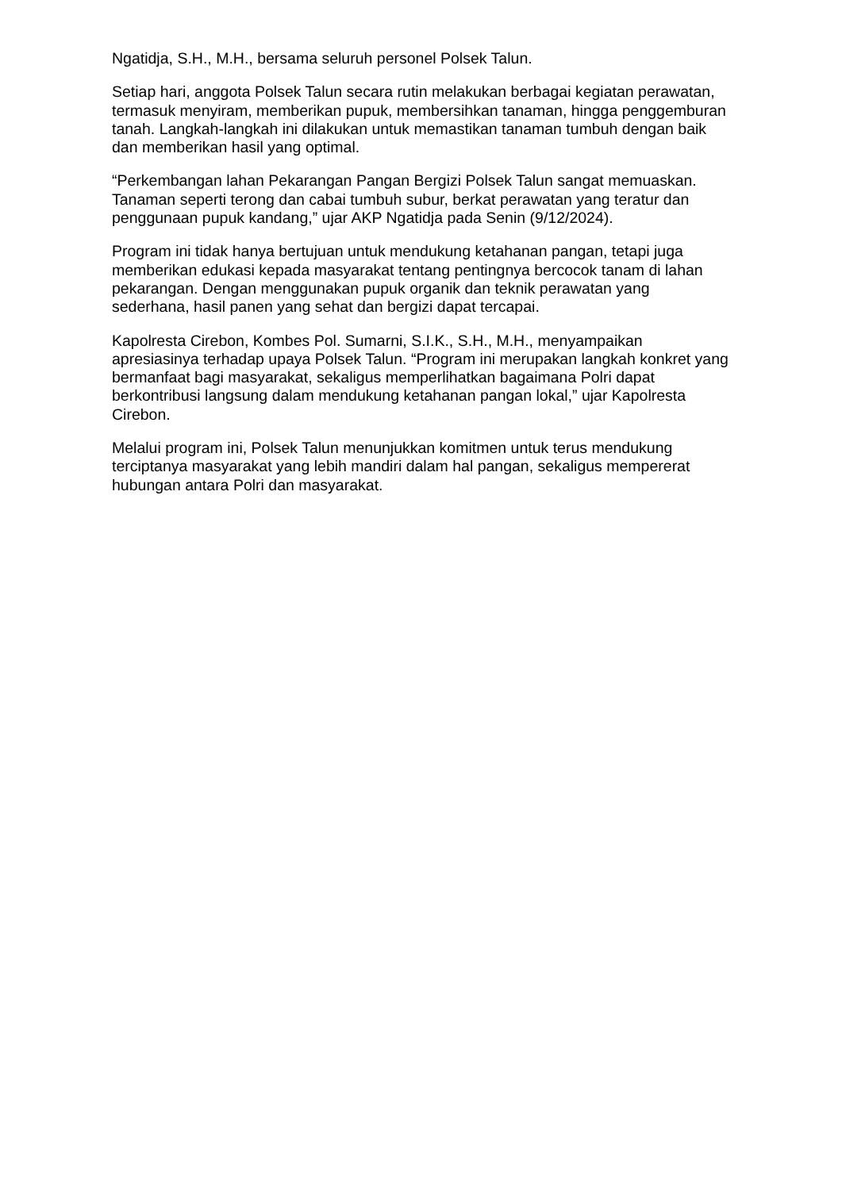Ngatidja, S.H., M.H., bersama seluruh personel Polsek Talun.
Setiap hari, anggota Polsek Talun secara rutin melakukan berbagai kegiatan perawatan, termasuk menyiram, memberikan pupuk, membersihkan tanaman, hingga penggemburan tanah. Langkah-langkah ini dilakukan untuk memastikan tanaman tumbuh dengan baik dan memberikan hasil yang optimal.
“Perkembangan lahan Pekarangan Pangan Bergizi Polsek Talun sangat memuaskan. Tanaman seperti terong dan cabai tumbuh subur, berkat perawatan yang teratur dan penggunaan pupuk kandang,” ujar AKP Ngatidja pada Senin (9/12/2024).
Program ini tidak hanya bertujuan untuk mendukung ketahanan pangan, tetapi juga memberikan edukasi kepada masyarakat tentang pentingnya bercocok tanam di lahan pekarangan. Dengan menggunakan pupuk organik dan teknik perawatan yang sederhana, hasil panen yang sehat dan bergizi dapat tercapai.
Kapolresta Cirebon, Kombes Pol. Sumarni, S.I.K., S.H., M.H., menyampaikan apresiasinya terhadap upaya Polsek Talun. “Program ini merupakan langkah konkret yang bermanfaat bagi masyarakat, sekaligus memperlihatkan bagaimana Polri dapat berkontribusi langsung dalam mendukung ketahanan pangan lokal,” ujar Kapolresta Cirebon.
Melalui program ini, Polsek Talun menunjukkan komitmen untuk terus mendukung terciptanya masyarakat yang lebih mandiri dalam hal pangan, sekaligus mempererat hubungan antara Polri dan masyarakat.